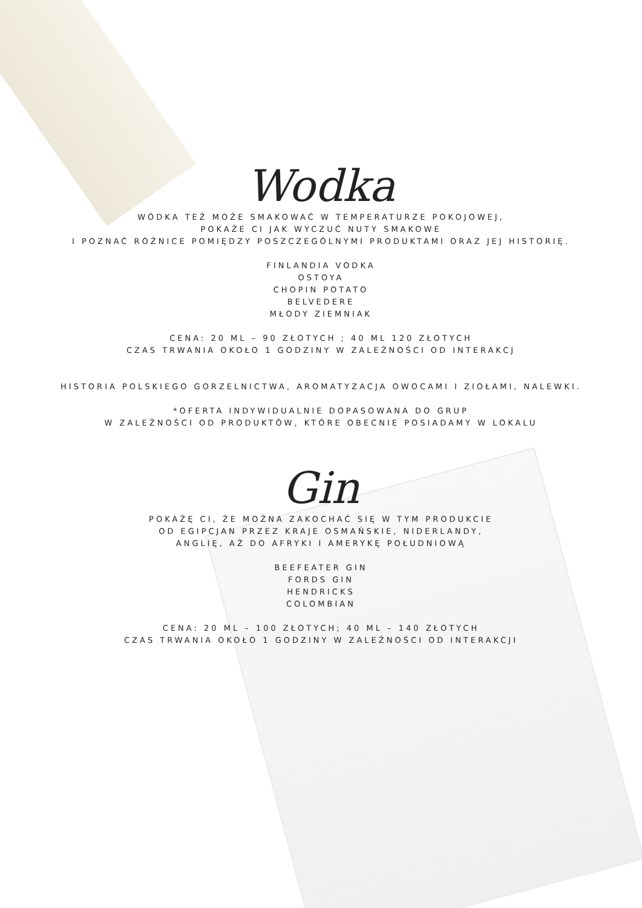Wodka
WÓDKA TEŻ MOŻE SMAKOWAĆ W TEMPERATURZE POKOJOWEJ,
POKAŻE CI JAK WYCZUĆ NUTY SMAKOWE
I POZNAĆ RÓŻNICE POMIĘDZY POSZCZEGÓLNYMI PRODUKTAMI ORAZ JEJ HISTORIĘ.
FINLANDIA VODKA
OSTOYA
CHOPIN POTATO
BELVEDERE
MŁODY ZIEMNIAK
CENA: 20 ML – 90 ZŁOTYCH ; 40 ML 120 ZŁOTYCH
CZAS TRWANIA OKOŁO 1 GODZINY W ZALEŻNOŚCI OD INTERAKCJ
HISTORIA POLSKIEGO GORZELNICTWA, AROMATYZACJA OWOCAMI I ZIOŁAMI, NALEWKI.
*OFERTA INDYWIDUALNIE DOPASOWANA DO GRUP
W ZALEŻNOŚCI OD PRODUKTÓW, KTÓRE OBECNIE POSIADAMY W LOKALU
Gin
POKAŻĘ CI, ŻE MOŻNA ZAKOCHAĆ SIĘ W TYM PRODUKCIE
OD EGIPCJAN PRZEZ KRAJE OSMAŃSKIE, NIDERLANDY,
ANGLIĘ, AŻ DO AFRYKI I AMERYKĘ POŁUDNIOWĄ
BEEFEATER GIN
FORDS GIN
HENDRICKS
COLOMBIAN
CENA: 20 ML – 100 ZŁOTYCH; 40 ML – 140 ZŁOTYCH
CZAS TRWANIA OKOŁO 1 GODZINY W ZALEŻNOŚCI OD INTERAKCJI